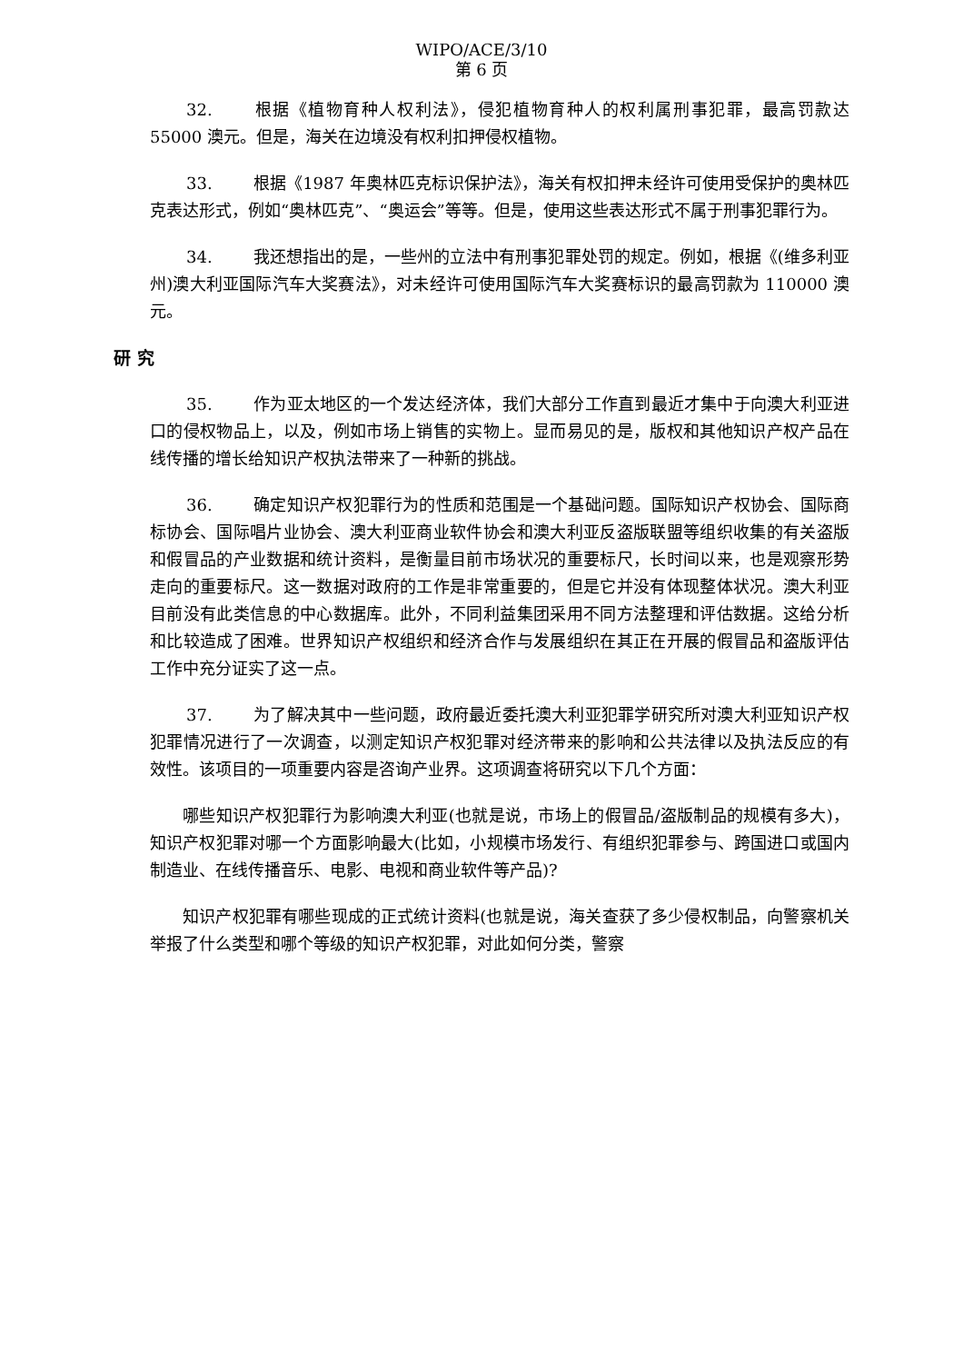WIPO/ACE/3/10
第 6 页
32. 根据《植物育种人权利法》，侵犯植物育种人的权利属刑事犯罪，最高罚款达 55000 澳元。但是，海关在边境没有权利扣押侵权植物。
33. 根据《1987 年奥林匹克标识保护法》，海关有权扣押未经许可使用受保护的奥林匹克表达形式，例如“奥林匹克”、“奥运会”等等。但是，使用这些表达形式不属于刑事犯罪行为。
34. 我还想指出的是，一些州的立法中有刑事犯罪处罚的规定。例如，根据《(维多利亚州)澳大利亚国际汽车大奖赛法》，对未经许可使用国际汽车大奖赛标识的最高罚款为 110000 澳元。
研 究
35. 作为亚太地区的一个发达经济体，我们大部分工作直到最近才集中于向澳大利亚进口的侵权物品上，以及，例如市场上销售的实物上。显而易见的是，版权和其他知识产权产品在线传播的增长给知识产权执法带来了一种新的挑战。
36. 确定知识产权犯罪行为的性质和范围是一个基础问题。国际知识产权协会、国际商标协会、国际唱片业协会、澳大利亚商业软件协会和澳大利亚反盗版联盟等组织收集的有关盗版和假冒品的产业数据和统计资料，是衡量目前市场状况的重要标尺，长时间以来，也是观察形势走向的重要标尺。这一数据对政府的工作是非常重要的，但是它并没有体现整体状况。澳大利亚目前没有此类信息的中心数据库。此外，不同利益集团采用不同方法整理和评估数据。这给分析和比较造成了困难。世界知识产权组织和经济合作与发展组织在其正在开展的假冒品和盗版评估工作中充分证实了这一点。
37. 为了解决其中一些问题，政府最近委托澳大利亚犯罪学研究所对澳大利亚知识产权犯罪情况进行了一次调查，以测定知识产权犯罪对经济带来的影响和公共法律以及执法反应的有效性。该项目的一项重要内容是咨询产业界。这项调查将研究以下几个方面：
哪些知识产权犯罪行为影响澳大利亚(也就是说，市场上的假冒品/盗版制品的规模有多大)，知识产权犯罪对哪一个方面影响最大(比如，小规模市场发行、有组织犯罪参与、跨国进口或国内制造业、在线传播音乐、电影、电视和商业软件等产品)?
知识产权犯罪有哪些现成的正式统计资料(也就是说，海关查获了多少侵权制品，向警察机关举报了什么类型和哪个等级的知识产权犯罪，对此如何分类，警察